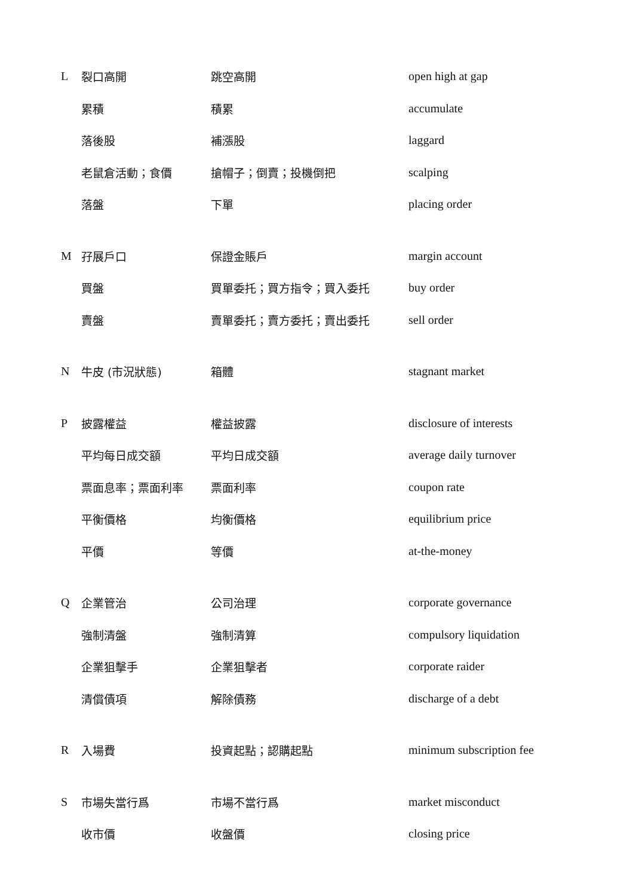| L | 裂口高開 | 跳空高開 | open high at gap |
| | 累積 | 積累 | accumulate |
| | 落後股 | 補漲股 | laggard |
| | 老鼠倉活動；食價 | 搶帽子；倒賣；投機倒把 | scalping |
| | 落盤 | 下單 | placing order |
| M | 孖展戶口 | 保證金賬戶 | margin account |
| | 買盤 | 買單委托；買方指令；買入委托 | buy order |
| | 賣盤 | 賣單委托；賣方委托；賣出委托 | sell order |
| N | 牛皮 (市況狀態) | 箱體 | stagnant market |
| P | 披露權益 | 權益披露 | disclosure of interests |
| | 平均每日成交額 | 平均日成交額 | average daily turnover |
| | 票面息率；票面利率 | 票面利率 | coupon rate |
| | 平衡價格 | 均衡價格 | equilibrium price |
| | 平價 | 等價 | at-the-money |
| Q | 企業管治 | 公司治理 | corporate governance |
| | 強制清盤 | 強制清算 | compulsory liquidation |
| | 企業狙擊手 | 企業狙擊者 | corporate raider |
| | 清償債項 | 解除債務 | discharge of a debt |
| R | 入場費 | 投資起點；認購起點 | minimum subscription fee |
| S | 市場失當行爲 | 市場不當行爲 | market misconduct |
| | 收市價 | 收盤價 | closing price |